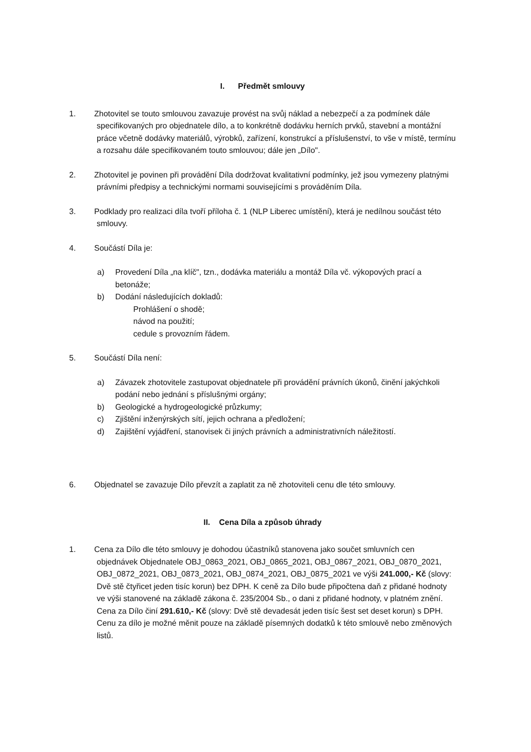I. Předmět smlouvy
1. Zhotovitel se touto smlouvou zavazuje provést na svůj náklad a nebezpečí a za podmínek dále specifikovaných pro objednatele dílo, a to konkrétně dodávku herních prvků, stavební a montážní práce včetně dodávky materiálů, výrobků, zařízení, konstrukcí a příslušenství, to vše v místě, termínu a rozsahu dále specifikovaném touto smlouvou; dále jen „Dílo".
2. Zhotovitel je povinen při provádění Díla dodržovat kvalitativní podmínky, jež jsou vymezeny platnými právními předpisy a technickými normami souvisejícími s prováděním Díla.
3. Podklady pro realizaci díla tvoří příloha č. 1 (NLP Liberec umístění), která je nedílnou součást této smlouvy.
4. Součástí Díla je:
a) Provedení Díla „na klíč", tzn., dodávka materiálu a montáž Díla vč. výkopových prací a betonáže;
b) Dodání následujících dokladů:
Prohlášení o shodě;
návod na použití;
cedule s provozním řádem.
5. Součástí Díla není:
a) Závazek zhotovitele zastupovat objednatele při provádění právních úkonů, činění jakýchkoli podání nebo jednání s příslušnými orgány;
b) Geologické a hydrogeologické průzkumy;
c) Zjištění inženýrských sítí, jejich ochrana a předložení;
d) Zajištění vyjádření, stanovisek či jiných právních a administrativních náležitostí.
6. Objednatel se zavazuje Dílo převzít a zaplatit za ně zhotoviteli cenu dle této smlouvy.
II. Cena Díla a způsob úhrady
1. Cena za Dílo dle této smlouvy je dohodou účastníků stanovena jako součet smluvních cen objednávek Objednatele OBJ_0863_2021, OBJ_0865_2021, OBJ_0867_2021, OBJ_0870_2021, OBJ_0872_2021, OBJ_0873_2021, OBJ_0874_2021, OBJ_0875_2021 ve výši 241.000,- Kč (slovy: Dvě stě čtyřicet jeden tisíc korun) bez DPH. K ceně za Dílo bude připočtena daň z přidané hodnoty ve výši stanovené na základě zákona č. 235/2004 Sb., o dani z přidané hodnoty, v platném znění. Cena za Dílo činí 291.610,- Kč (slovy: Dvě stě devadesát jeden tisíc šest set deset korun) s DPH. Cenu za dílo je možné měnit pouze na základě písemných dodatků k této smlouvě nebo změnových listů.